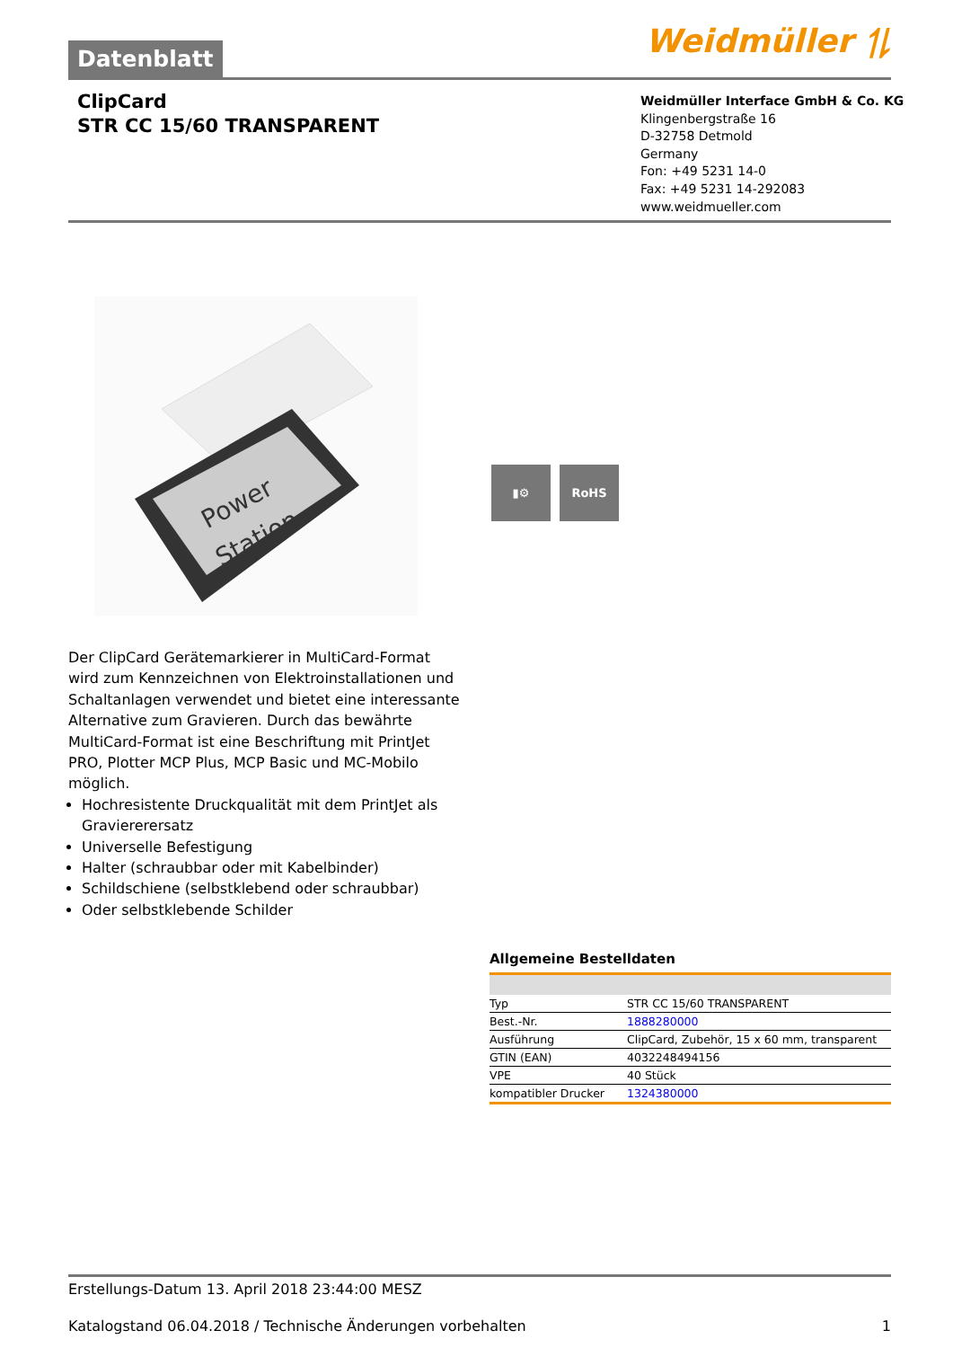Datenblatt
Weidmüller ⥮
ClipCard
STR CC 15/60 TRANSPARENT
Weidmüller Interface GmbH & Co. KG
Klingenbergstraße 16
D-32758 Detmold
Germany
Fon: +49 5231 14-0
Fax: +49 5231 14-292083
www.weidmueller.com
Power
Station
▮⚙ RoHS
Der ClipCard Gerätemarkierer in MultiCard-Format wird zum Kennzeichnen von Elektroinstallationen und Schaltanlagen verwendet und bietet eine interessante Alternative zum Gravieren. Durch das bewährte MultiCard-Format ist eine Beschriftung mit PrintJet PRO, Plotter MCP Plus, MCP Basic und MC-Mobilo möglich.
Hochresistente Druckqualität mit dem PrintJet als Graviererersatz
Universelle Befestigung
Halter (schraubbar oder mit Kabelbinder)
Schildschiene (selbstklebend oder schraubbar)
Oder selbstklebende Schilder
Allgemeine Bestelldaten
| Typ | STR CC 15/60 TRANSPARENT |
| Best.-Nr. | 1888280000 |
| Ausführung | ClipCard, Zubehör, 15 x 60 mm, transparent |
| GTIN (EAN) | 4032248494156 |
| VPE | 40 Stück |
| kompatibler Drucker | 1324380000 |
Erstellungs-Datum 13. April 2018 23:44:00 MESZ
Katalogstand 06.04.2018 / Technische Änderungen vorbehalten 1